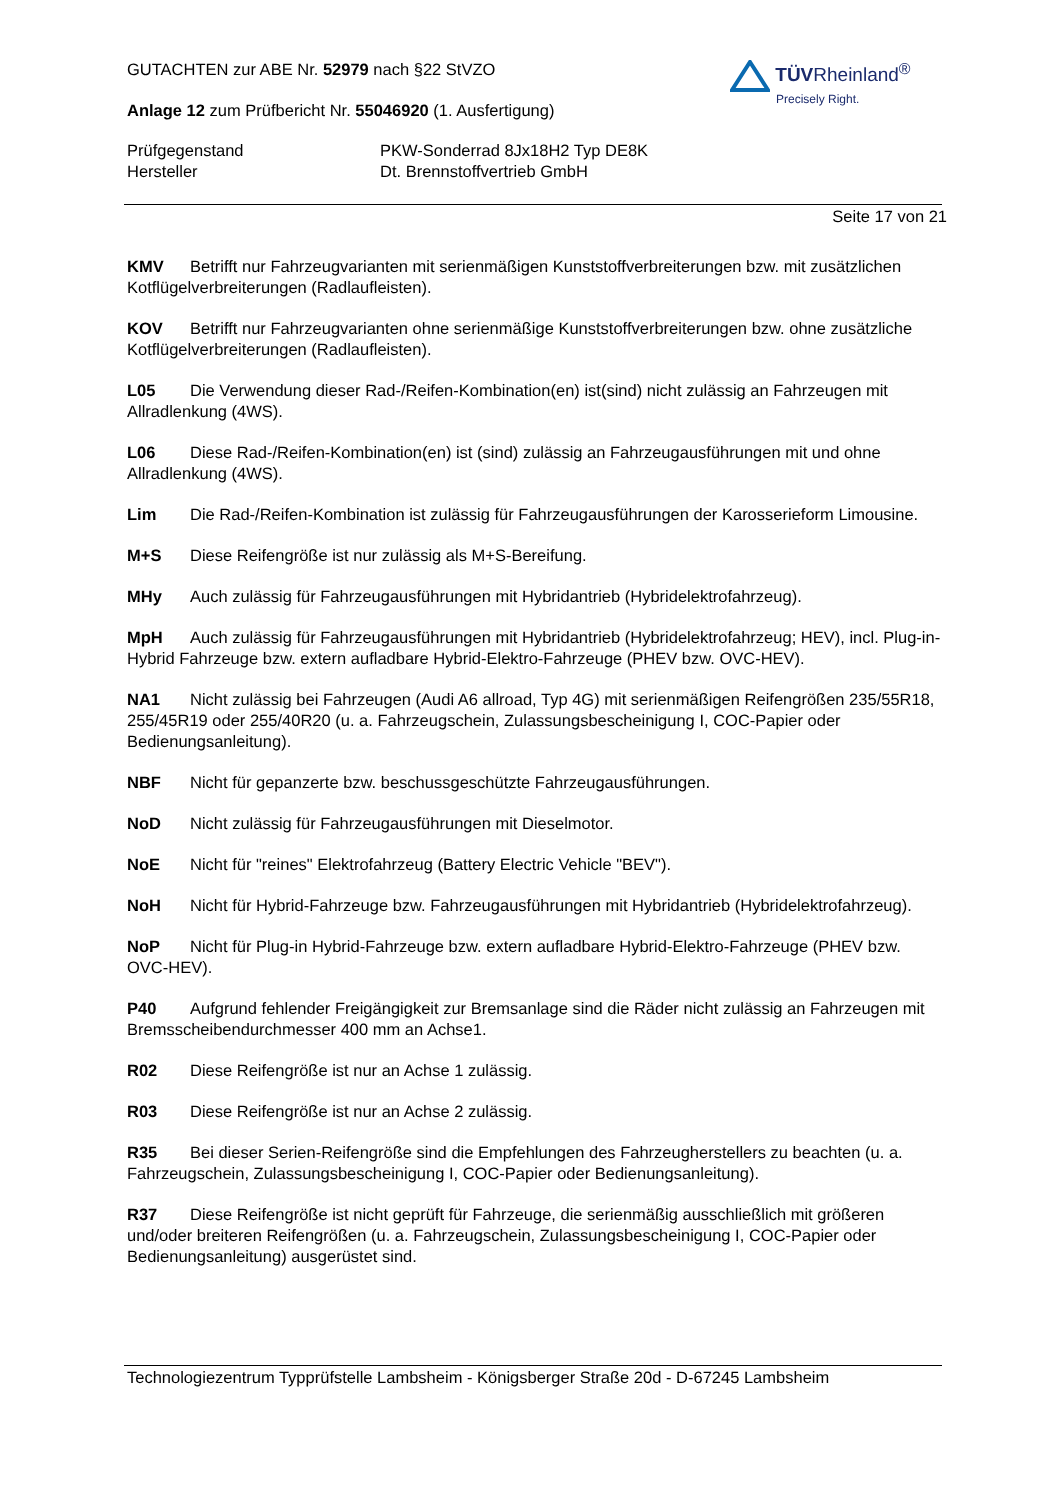TÜVRheinland<sup>®</sup>
Precisely Right.
GUTACHTEN zur ABE Nr. 52979 nach §22 StVZO
Anlage 12 zum Prüfbericht Nr. 55046920 (1. Ausfertigung)
Prüfgegenstand
Hersteller
PKW-Sonderrad 8Jx18H2 Typ DE8K
Dt. Brennstoffvertrieb GmbH
Seite 17 von 21
KMV Betrifft nur Fahrzeugvarianten mit serienmäßigen Kunststoffverbreiterungen bzw. mit zusätzlichen Kotflügelverbreiterungen (Radlaufleisten).
KOV Betrifft nur Fahrzeugvarianten ohne serienmäßige Kunststoffverbreiterungen bzw. ohne zusätzliche Kotflügelverbreiterungen (Radlaufleisten).
L05 Die Verwendung dieser Rad-/Reifen-Kombination(en) ist(sind) nicht zulässig an Fahrzeugen mit Allradlenkung (4WS).
L06 Diese Rad-/Reifen-Kombination(en) ist (sind) zulässig an Fahrzeugausführungen mit und ohne Allradlenkung (4WS).
Lim Die Rad-/Reifen-Kombination ist zulässig für Fahrzeugausführungen der Karosserieform Limousine.
M+S Diese Reifengröße ist nur zulässig als M+S-Bereifung.
MHy Auch zulässig für Fahrzeugausführungen mit Hybridantrieb (Hybridelektrofahrzeug).
MpH Auch zulässig für Fahrzeugausführungen mit Hybridantrieb (Hybridelektrofahrzeug; HEV), incl. Plug-in-Hybrid Fahrzeuge bzw. extern aufladbare Hybrid-Elektro-Fahrzeuge (PHEV bzw. OVC-HEV).
NA1 Nicht zulässig bei Fahrzeugen (Audi A6 allroad, Typ 4G) mit serienmäßigen Reifengrößen 235/55R18, 255/45R19 oder 255/40R20 (u. a. Fahrzeugschein, Zulassungsbescheinigung I, COC-Papier oder Bedienungsanleitung).
NBF Nicht für gepanzerte bzw. beschussgeschützte Fahrzeugausführungen.
NoD Nicht zulässig für Fahrzeugausführungen mit Dieselmotor.
NoE Nicht für "reines" Elektrofahrzeug (Battery Electric Vehicle "BEV").
NoH Nicht für Hybrid-Fahrzeuge bzw. Fahrzeugausführungen mit Hybridantrieb (Hybridelektrofahrzeug).
NoP Nicht für Plug-in Hybrid-Fahrzeuge bzw. extern aufladbare Hybrid-Elektro-Fahrzeuge (PHEV bzw. OVC-HEV).
P40 Aufgrund fehlender Freigängigkeit zur Bremsanlage sind die Räder nicht zulässig an Fahrzeugen mit Bremsscheibendurchmesser 400 mm an Achse1.
R02 Diese Reifengröße ist nur an Achse 1 zulässig.
R03 Diese Reifengröße ist nur an Achse 2 zulässig.
R35 Bei dieser Serien-Reifengröße sind die Empfehlungen des Fahrzeugherstellers zu beachten (u. a. Fahrzeugschein, Zulassungsbescheinigung I, COC-Papier oder Bedienungsanleitung).
R37 Diese Reifengröße ist nicht geprüft für Fahrzeuge, die serienmäßig ausschließlich mit größeren und/oder breiteren Reifengrößen (u. a. Fahrzeugschein, Zulassungsbescheinigung I, COC-Papier oder Bedienungsanleitung) ausgerüstet sind.
Technologiezentrum Typprüfstelle Lambsheim - Königsberger Straße 20d - D-67245 Lambsheim